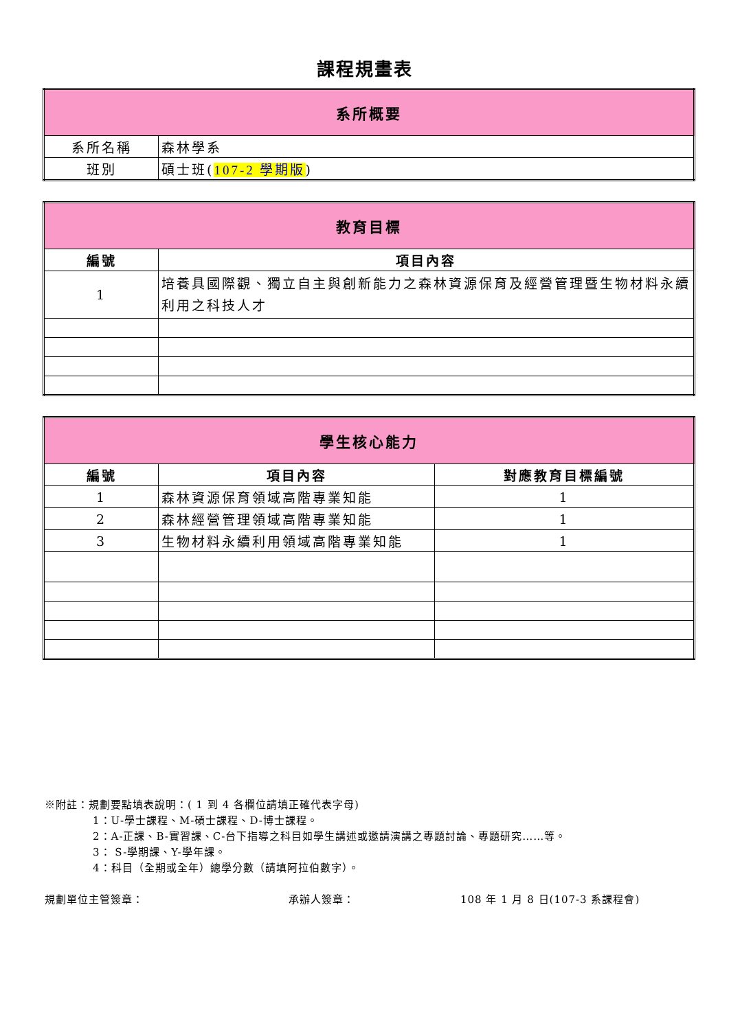課程規畫表
| 系所概要 | |
| 系所名稱 | 森林學系 |
| 班別 | 碩士班( 107-2 學期版 ) |
| 教育目標 | |
| 編號 | 項目內容 |
| 1 | 培養具國際觀、獨立自主與創新能力之森林資源保育及經營管理暨生物材料永續利用之科技人才 |
| 學生核心能力 | | |
| 編號 | 項目內容 | 對應教育目標編號 |
| 1 | 森林資源保育領域高階專業知能 | 1 |
| 2 | 森林經營管理領域高階專業知能 | 1 |
| 3 | 生物材料永續利用領域高階專業知能 | 1 |
※附註：規劃要點填表說明：( 1 到 4 各欄位請填正確代表字母)
1：U-學士課程、M-碩士課程、D-博士課程。
2：A-正課、B-實習課、C-台下指導之科目如學生講述或邀請演講之專題討論、專題研究……等。
3： S-學期課、Y-學年課。
4：科目（全期或全年）總學分數（請填阿拉伯數字）。
規劃單位主管簽章： 承辦人簽章： 108 年 1 月 8 日(107-3 系課程會)